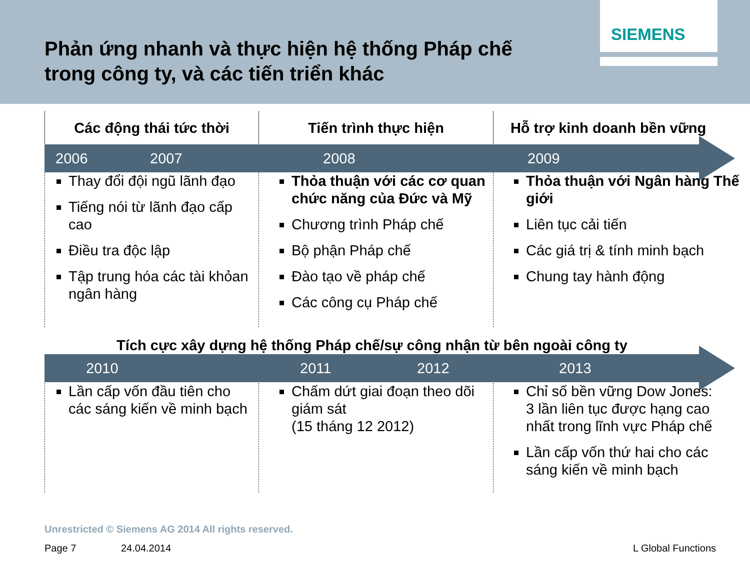Phản ứng nhanh và thực hiện hệ thống Pháp chế
trong công ty, và các tiến triển khác
SIEMENS
Các động thái tức thời Tiến trình thực hiện Hỗ trợ kinh doanh bền vững
2006 2007 2008 2009
Thay đổi đội ngũ lãnh đạo
Tiếng nói từ lãnh đạo cấp cao
Điều tra độc lập
Tập trung hóa các tài khỏan ngân hàng
Thỏa thuận với các cơ quan chức năng của Đức và Mỹ
Chương trình Pháp chế
Bộ phận Pháp chế
Đào tạo về pháp chế
Các công cụ Pháp chế
Thỏa thuận với Ngân hàng Thế giới
Liên tục cải tiến
Các giá trị & tính minh bạch
Chung tay hành động
Tích cực xây dựng hệ thống Pháp chế/sự công nhận từ bên ngoài công ty
2010 2011 2012 2013
Lần cấp vốn đầu tiên cho các sáng kiến về minh bạch
Chấm dứt giai đoạn theo dõi giám sát
(15 tháng 12 2012)
Chỉ số bền vững Dow Jones: 3 lần liên tục được hạng cao nhất trong lĩnh vực Pháp chế
Lần cấp vốn thứ hai cho các sáng kiến về minh bạch
Unrestricted © Siemens AG 2014 All rights reserved.
Page 7 24.04.2014 L Global Functions